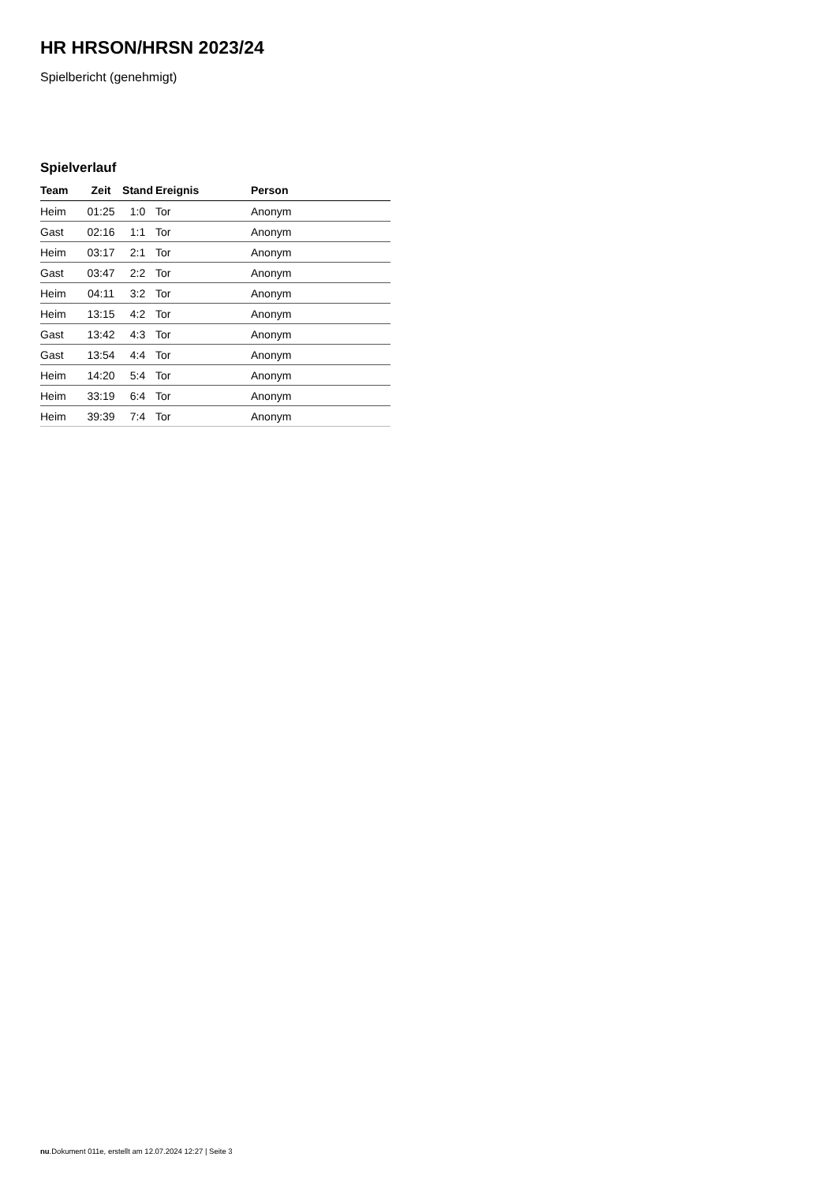HR HRSON/HRSN 2023/24
Spielbericht (genehmigt)
Spielverlauf
| Team | Zeit | Stand | Ereignis | Person |
| --- | --- | --- | --- | --- |
| Heim | 01:25 | 1:0 | Tor | Anonym |
| Gast | 02:16 | 1:1 | Tor | Anonym |
| Heim | 03:17 | 2:1 | Tor | Anonym |
| Gast | 03:47 | 2:2 | Tor | Anonym |
| Heim | 04:11 | 3:2 | Tor | Anonym |
| Heim | 13:15 | 4:2 | Tor | Anonym |
| Gast | 13:42 | 4:3 | Tor | Anonym |
| Gast | 13:54 | 4:4 | Tor | Anonym |
| Heim | 14:20 | 5:4 | Tor | Anonym |
| Heim | 33:19 | 6:4 | Tor | Anonym |
| Heim | 39:39 | 7:4 | Tor | Anonym |
nu.Dokument 011e, erstellt am 12.07.2024 12:27 | Seite 3